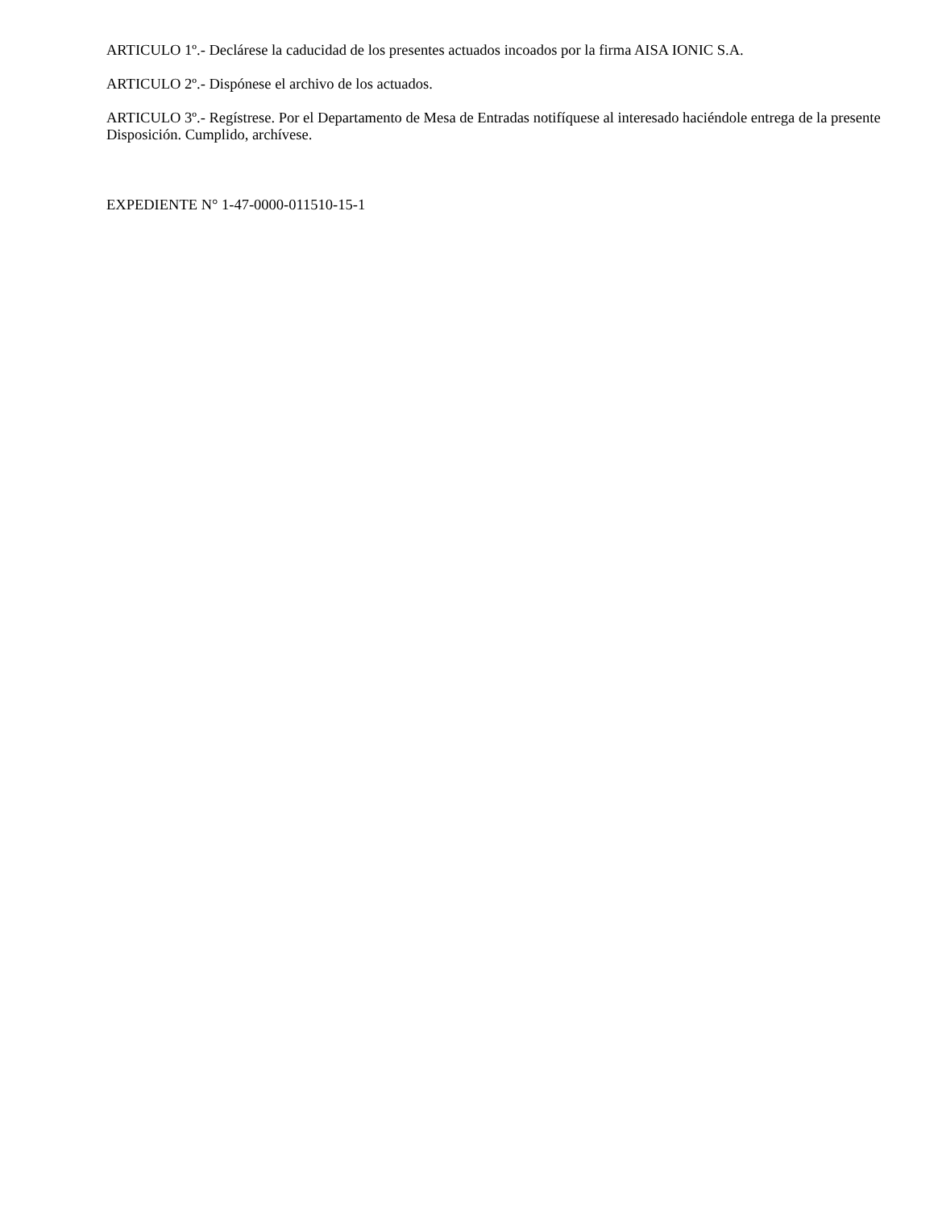ARTICULO 1º.- Declárese la caducidad de los presentes actuados incoados por la firma AISA IONIC S.A.
ARTICULO 2º.- Dispónese el archivo de los actuados.
ARTICULO 3º.- Regístrese. Por el Departamento de Mesa de Entradas notifíquese al interesado haciéndole entrega de la presente Disposición. Cumplido, archívese.
EXPEDIENTE N° 1-47-0000-011510-15-1